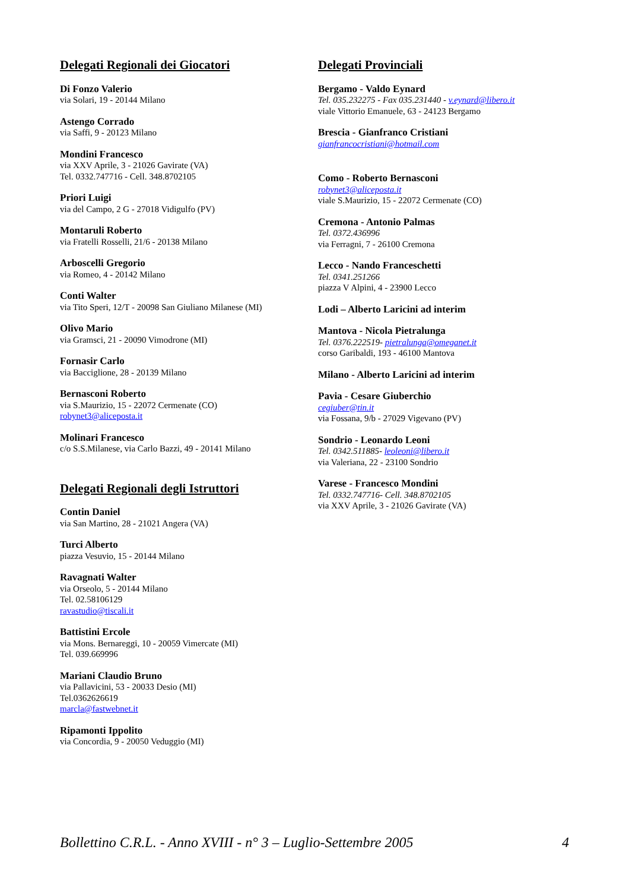Delegati Regionali dei Giocatori
Di Fonzo Valerio
via Solari, 19 - 20144 Milano
Astengo Corrado
via Saffi, 9 - 20123 Milano
Mondini Francesco
via XXV Aprile, 3 - 21026 Gavirate (VA)
Tel. 0332.747716 - Cell. 348.8702105
Priori Luigi
via del Campo, 2 G - 27018 Vidigulfo (PV)
Montaruli Roberto
via Fratelli Rosselli, 21/6 - 20138 Milano
Arboscelli Gregorio
via Romeo, 4 - 20142 Milano
Conti Walter
via Tito Speri, 12/T - 20098 San Giuliano Milanese (MI)
Olivo Mario
via Gramsci, 21 - 20090 Vimodrone (MI)
Fornasir Carlo
via Bacciglione, 28 - 20139 Milano
Bernasconi Roberto
via S.Maurizio, 15 - 22072 Cermenate (CO)
robynet3@aliceposta.it
Molinari Francesco
c/o S.S.Milanese, via Carlo Bazzi, 49 - 20141 Milano
Delegati Regionali degli Istruttori
Contin Daniel
via San Martino, 28 - 21021 Angera (VA)
Turci Alberto
piazza Vesuvio, 15 - 20144 Milano
Ravagnati Walter
via Orseolo, 5 - 20144 Milano
Tel. 02.58106129
ravastudio@tiscali.it
Battistini Ercole
via Mons. Bernareggi, 10 - 20059 Vimercate (MI)
Tel. 039.669996
Mariani Claudio Bruno
via Pallavicini, 53 - 20033 Desio (MI)
Tel.0362626619
marcla@fastwebnet.it
Ripamonti Ippolito
via Concordia, 9 - 20050 Veduggio (MI)
Delegati Provinciali
Bergamo - Valdo Eynard
Tel. 035.232275 - Fax 035.231440 - v.eynard@libero.it
viale Vittorio Emanuele, 63 - 24123 Bergamo
Brescia - Gianfranco Cristiani
gianfrancocristiani@hotmail.com
Como - Roberto Bernasconi
robynet3@aliceposta.it
viale S.Maurizio, 15 - 22072 Cermenate (CO)
Cremona - Antonio Palmas
Tel. 0372.436996
via Ferragni, 7 - 26100 Cremona
Lecco - Nando Franceschetti
Tel. 0341.251266
piazza V Alpini, 4 - 23900 Lecco
Lodi – Alberto Laricini ad interim
Mantova - Nicola Pietralunga
Tel. 0376.222519- pietralunga@omeganet.it
corso Garibaldi, 193 - 46100 Mantova
Milano - Alberto Laricini ad interim
Pavia - Cesare Giuberchio
cegiuber@tin.it
via Fossana, 9/b - 27029 Vigevano (PV)
Sondrio - Leonardo Leoni
Tel. 0342.511885- leoleoni@libero.it
via Valeriana, 22 - 23100 Sondrio
Varese - Francesco Mondini
Tel. 0332.747716- Cell. 348.8702105
via XXV Aprile, 3 - 21026 Gavirate (VA)
Bollettino C.R.L. - Anno XVIII - n° 3 – Luglio-Settembre 2005 4